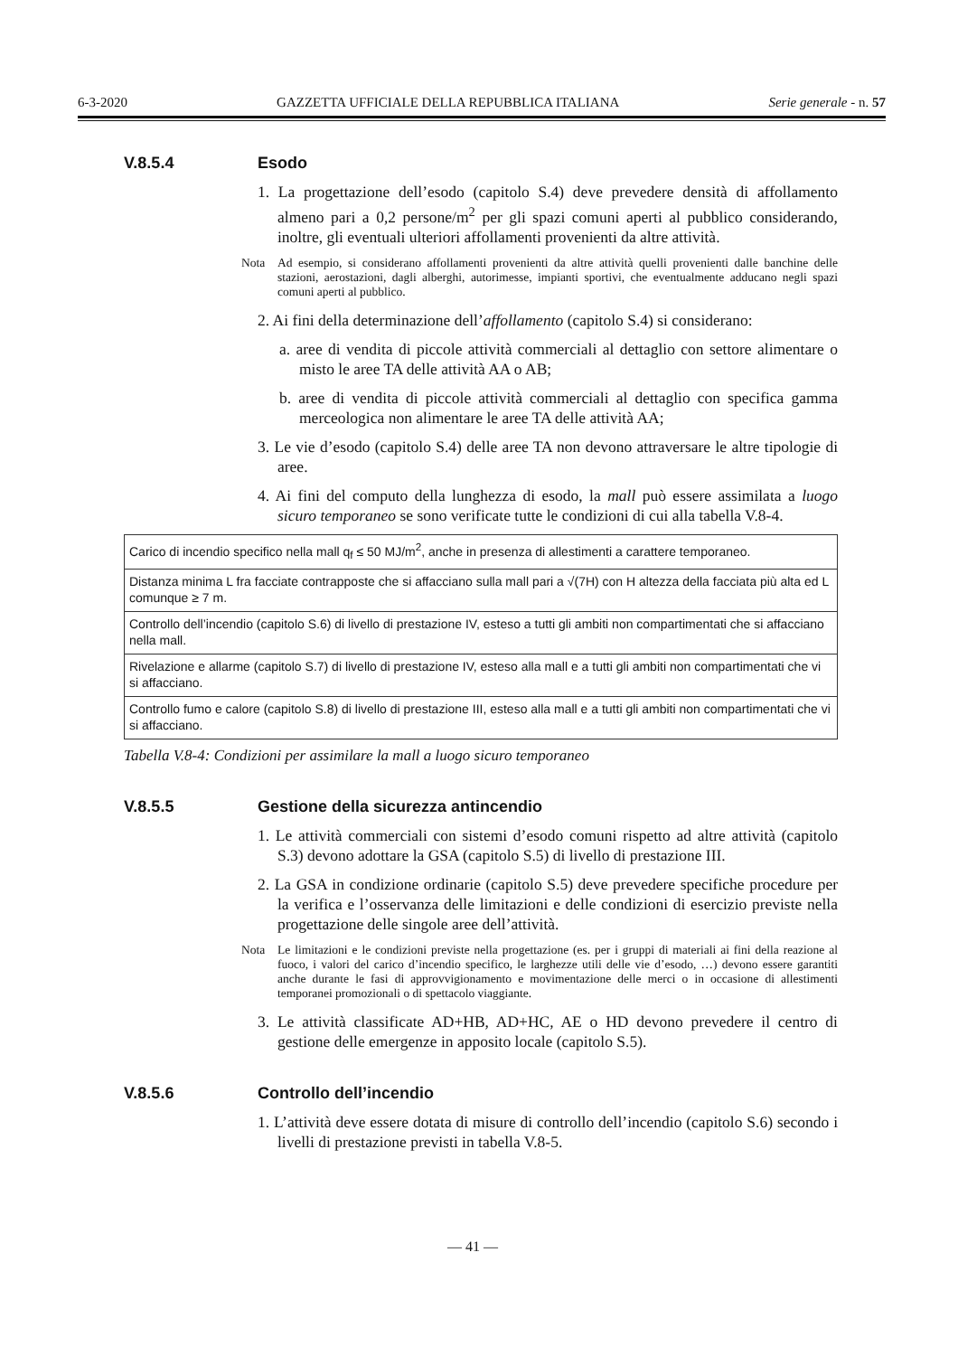6-3-2020 GAZZETTA UFFICIALE DELLA REPUBBLICA ITALIANA Serie generale - n. 57
V.8.5.4 Esodo
1. La progettazione dell’esodo (capitolo S.4) deve prevedere densità di affollamento almeno pari a 0,2 persone/m<sup>2</sup> per gli spazi comuni aperti al pubblico considerando, inoltre, gli eventuali ulteriori affollamenti provenienti da altre attività.
Nota Ad esempio, si considerano affollamenti provenienti da altre attività quelli provenienti dalle banchine delle stazioni, aerostazioni, dagli alberghi, autorimesse, impianti sportivi, che eventualmente adducano negli spazi comuni aperti al pubblico.
2. Ai fini della determinazione dell’affollamento (capitolo S.4) si considerano:
a. aree di vendita di piccole attività commerciali al dettaglio con settore alimentare o misto le aree TA delle attività AA o AB;
b. aree di vendita di piccole attività commerciali al dettaglio con specifica gamma merceologica non alimentare le aree TA delle attività AA;
3. Le vie d’esodo (capitolo S.4) delle aree TA non devono attraversare le altre tipologie di aree.
4. Ai fini del computo della lunghezza di esodo, la mall può essere assimilata a luogo sicuro temporaneo se sono verificate tutte le condizioni di cui alla tabella V.8-4.
| Carico di incendio specifico nella mall q<sub>f</sub> ≤ 50 MJ/m<sup>2</sup>, anche in presenza di allestimenti a carattere temporaneo. |
| Distanza minima L fra facciate contrapposte che si affacciano sulla mall pari a √(7H) con H altezza della facciata più alta ed L comunque ≥ 7 m. |
| Controllo dell’incendio (capitolo S.6) di livello di prestazione IV, esteso a tutti gli ambiti non compartimentati che si affacciano nella mall. |
| Rivelazione e allarme (capitolo S.7) di livello di prestazione IV, esteso alla mall e a tutti gli ambiti non compartimentati che vi si affacciano. |
| Controllo fumo e calore (capitolo S.8) di livello di prestazione III, esteso alla mall e a tutti gli ambiti non compartimentati che vi si affacciano. |
Tabella V.8-4: Condizioni per assimilare la mall a luogo sicuro temporaneo
V.8.5.5 Gestione della sicurezza antincendio
1. Le attività commerciali con sistemi d’esodo comuni rispetto ad altre attività (capitolo S.3) devono adottare la GSA (capitolo S.5) di livello di prestazione III.
2. La GSA in condizione ordinarie (capitolo S.5) deve prevedere specifiche procedure per la verifica e l’osservanza delle limitazioni e delle condizioni di esercizio previste nella progettazione delle singole aree dell’attività.
Nota Le limitazioni e le condizioni previste nella progettazione (es. per i gruppi di materiali ai fini della reazione al fuoco, i valori del carico d’incendio specifico, le larghezze utili delle vie d’esodo, …) devono essere garantiti anche durante le fasi di approvvigionamento e movimentazione delle merci o in occasione di allestimenti temporanei promozionali o di spettacolo viaggiante.
3. Le attività classificate AD+HB, AD+HC, AE o HD devono prevedere il centro di gestione delle emergenze in apposito locale (capitolo S.5).
V.8.5.6 Controllo dell’incendio
1. L’attività deve essere dotata di misure di controllo dell’incendio (capitolo S.6) secondo i livelli di prestazione previsti in tabella V.8-5.
— 41 —